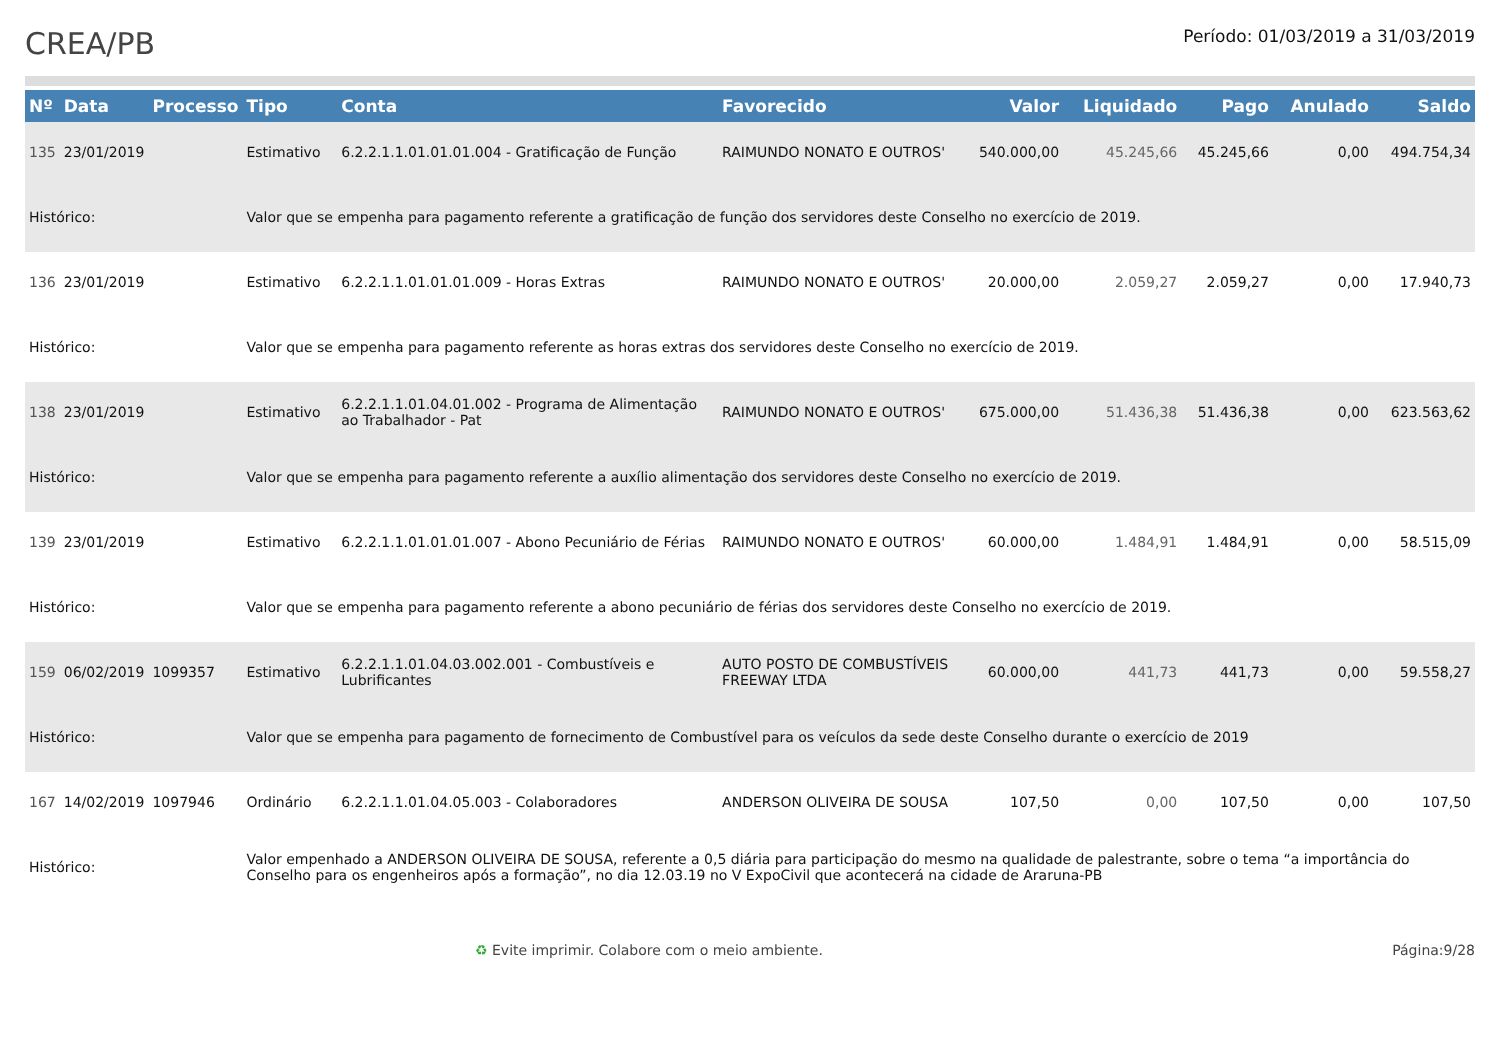CREA/PB
Período: 01/03/2019 a 31/03/2019
| Nº | Data | Processo | Tipo | Conta | Favorecido | Valor | Liquidado | Pago | Anulado | Saldo |
| --- | --- | --- | --- | --- | --- | --- | --- | --- | --- | --- |
| 135 | 23/01/2019 | | Estimativo | 6.2.2.1.1.01.01.01.004 - Gratificação de Função | RAIMUNDO NONATO E OUTROS' | 540.000,00 | 45.245,66 | 45.245,66 | 0,00 | 494.754,34 |
| Histórico: | | | Valor que se empenha para pagamento referente a gratificação de função dos servidores deste Conselho no exercício de 2019. | | | | | | | |
| 136 | 23/01/2019 | | Estimativo | 6.2.2.1.1.01.01.01.009 - Horas Extras | RAIMUNDO NONATO E OUTROS' | 20.000,00 | 2.059,27 | 2.059,27 | 0,00 | 17.940,73 |
| Histórico: | | | Valor que se empenha para pagamento referente as horas extras dos servidores deste Conselho no exercício de 2019. | | | | | | | |
| 138 | 23/01/2019 | | Estimativo | 6.2.2.1.1.01.04.01.002 - Programa de Alimentação ao Trabalhador - Pat | RAIMUNDO NONATO E OUTROS' | 675.000,00 | 51.436,38 | 51.436,38 | 0,00 | 623.563,62 |
| Histórico: | | | Valor que se empenha para pagamento referente a auxílio alimentação dos servidores deste Conselho no exercício de 2019. | | | | | | | |
| 139 | 23/01/2019 | | Estimativo | 6.2.2.1.1.01.01.01.007 - Abono Pecuniário de Férias | RAIMUNDO NONATO E OUTROS' | 60.000,00 | 1.484,91 | 1.484,91 | 0,00 | 58.515,09 |
| Histórico: | | | Valor que se empenha para pagamento referente a abono pecuniário de férias dos servidores deste Conselho no exercício de 2019. | | | | | | | |
| 159 | 06/02/2019 | 1099357 | Estimativo | 6.2.2.1.1.01.04.03.002.001 - Combustíveis e Lubrificantes | AUTO POSTO DE COMBUSTÍVEIS FREEWAY LTDA | 60.000,00 | 441,73 | 441,73 | 0,00 | 59.558,27 |
| Histórico: | | | Valor que se empenha para pagamento de fornecimento de Combustível para os veículos da sede deste Conselho durante o exercício de 2019 | | | | | | | |
| 167 | 14/02/2019 | 1097946 | Ordinário | 6.2.2.1.1.01.04.05.003 - Colaboradores | ANDERSON OLIVEIRA DE SOUSA | 107,50 | 0,00 | 107,50 | 0,00 | 107,50 |
| Histórico: | | | Valor empenhado a ANDERSON OLIVEIRA DE SOUSA, referente a 0,5 diária para participação do mesmo na qualidade de palestrante, sobre o tema “a importância do Conselho para os engenheiros após a formação”, no dia 12.03.19 no V ExpoCivil que acontecerá na cidade de Araruna-PB | | | | | | | |
♻ Evite imprimir. Colabore com o meio ambiente. Página:9/28